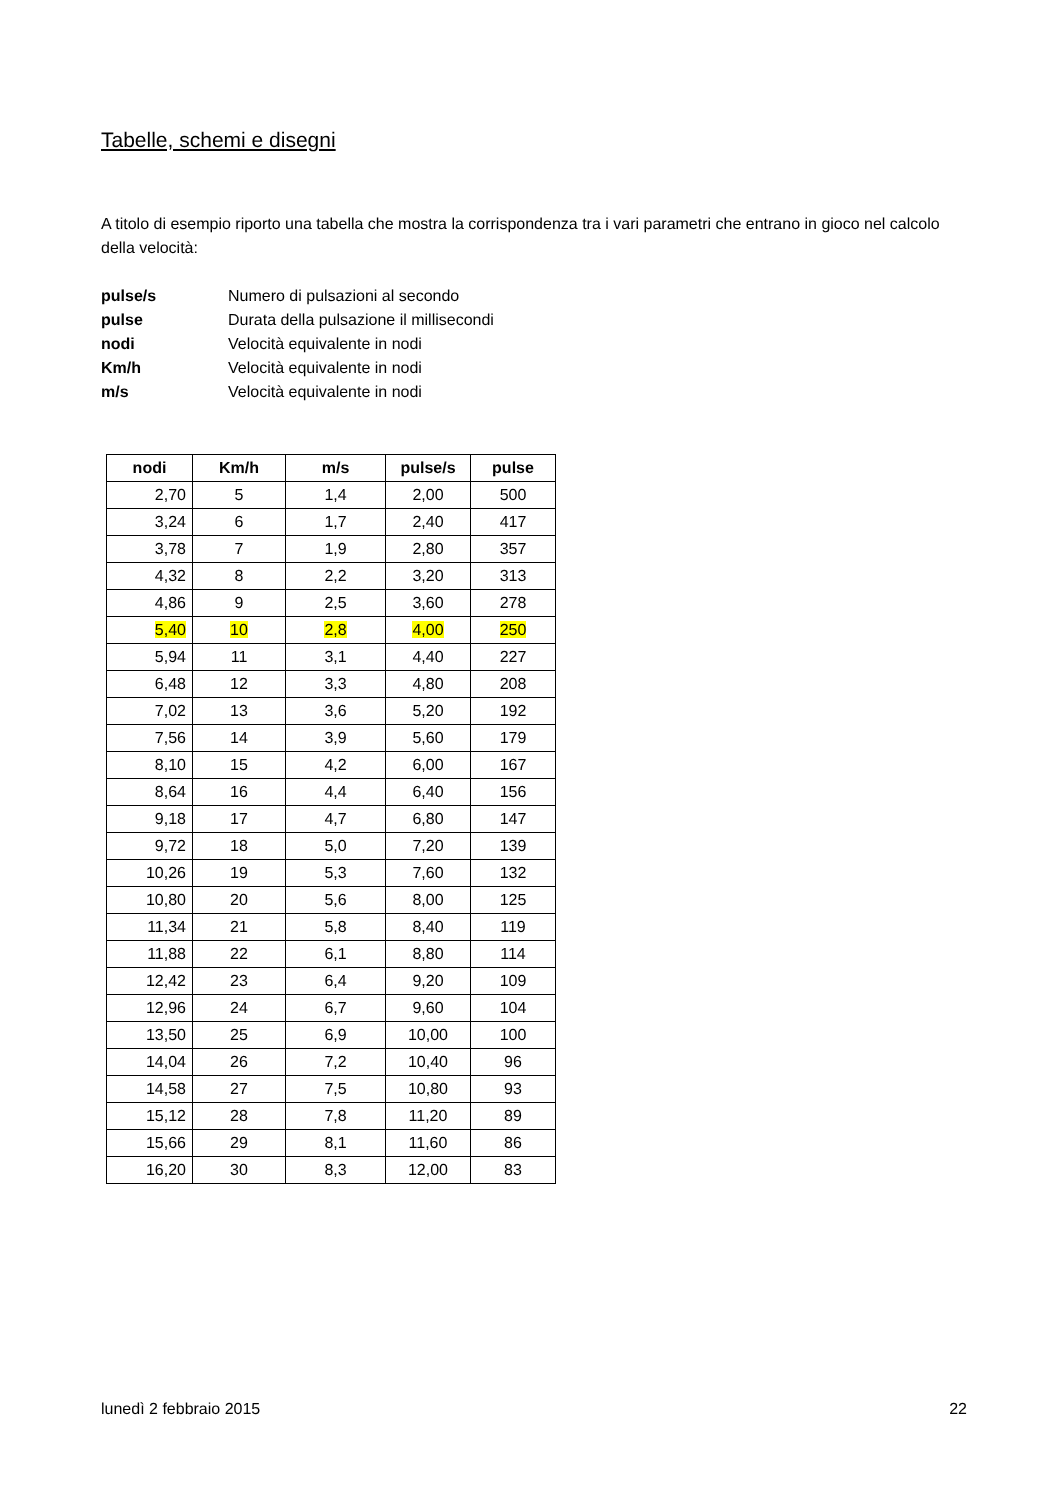Tabelle, schemi e disegni
A titolo di esempio riporto una tabella che mostra la corrispondenza tra i vari parametri che entrano in gioco nel calcolo della velocità:
| pulse/s | Numero di pulsazioni al secondo |
| pulse | Durata della pulsazione il millisecondi |
| nodi | Velocità equivalente in nodi |
| Km/h | Velocità equivalente in nodi |
| m/s | Velocità equivalente in nodi |
| nodi | Km/h | m/s | pulse/s | pulse |
| --- | --- | --- | --- | --- |
| 2,70 | 5 | 1,4 | 2,00 | 500 |
| 3,24 | 6 | 1,7 | 2,40 | 417 |
| 3,78 | 7 | 1,9 | 2,80 | 357 |
| 4,32 | 8 | 2,2 | 3,20 | 313 |
| 4,86 | 9 | 2,5 | 3,60 | 278 |
| 5,40 | 10 | 2,8 | 4,00 | 250 |
| 5,94 | 11 | 3,1 | 4,40 | 227 |
| 6,48 | 12 | 3,3 | 4,80 | 208 |
| 7,02 | 13 | 3,6 | 5,20 | 192 |
| 7,56 | 14 | 3,9 | 5,60 | 179 |
| 8,10 | 15 | 4,2 | 6,00 | 167 |
| 8,64 | 16 | 4,4 | 6,40 | 156 |
| 9,18 | 17 | 4,7 | 6,80 | 147 |
| 9,72 | 18 | 5,0 | 7,20 | 139 |
| 10,26 | 19 | 5,3 | 7,60 | 132 |
| 10,80 | 20 | 5,6 | 8,00 | 125 |
| 11,34 | 21 | 5,8 | 8,40 | 119 |
| 11,88 | 22 | 6,1 | 8,80 | 114 |
| 12,42 | 23 | 6,4 | 9,20 | 109 |
| 12,96 | 24 | 6,7 | 9,60 | 104 |
| 13,50 | 25 | 6,9 | 10,00 | 100 |
| 14,04 | 26 | 7,2 | 10,40 | 96 |
| 14,58 | 27 | 7,5 | 10,80 | 93 |
| 15,12 | 28 | 7,8 | 11,20 | 89 |
| 15,66 | 29 | 8,1 | 11,60 | 86 |
| 16,20 | 30 | 8,3 | 12,00 | 83 |
lunedì 2 febbraio 2015 22